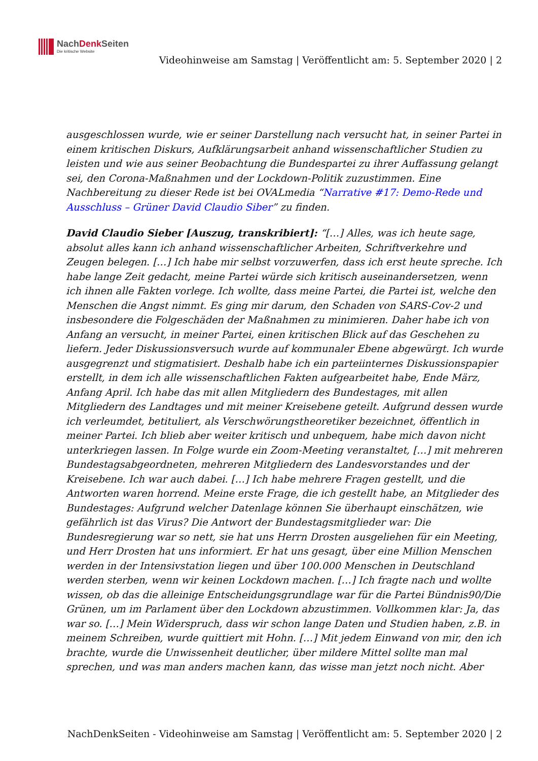NachDenk Seiten
Die kritische Website
Videohinweise am Samstag | Veröffentlicht am: 5. September 2020 | 2
ausgeschlossen wurde, wie er seiner Darstellung nach versucht hat, in seiner Partei in einem kritischen Diskurs, Aufklärungsarbeit anhand wissenschaftlicher Studien zu leisten und wie aus seiner Beobachtung die Bundespartei zu ihrer Auffassung gelangt sei, den Corona-Maßnahmen und der Lockdown-Politik zuzustimmen. Eine Nachbereitung zu dieser Rede ist bei OVALmedia “Narrative #17: Demo-Rede und Ausschluss – Grüner David Claudio Siber” zu finden.
David Claudio Sieber [Auszug, transkribiert]: “[…] Alles, was ich heute sage, absolut alles kann ich anhand wissenschaftlicher Arbeiten, Schriftverkehre und Zeugen belegen. […] Ich habe mir selbst vorzuwerfen, dass ich erst heute spreche. Ich habe lange Zeit gedacht, meine Partei würde sich kritisch auseinandersetzen, wenn ich ihnen alle Fakten vorlege. Ich wollte, dass meine Partei, die Partei ist, welche den Menschen die Angst nimmt. Es ging mir darum, den Schaden von SARS-Cov-2 und insbesondere die Folgeschäden der Maßnahmen zu minimieren. Daher habe ich von Anfang an versucht, in meiner Partei, einen kritischen Blick auf das Geschehen zu liefern. Jeder Diskussionsversuch wurde auf kommunaler Ebene abgewürgt. Ich wurde ausgegrenzt und stigmatisiert. Deshalb habe ich ein parteiinternes Diskussionspapier erstellt, in dem ich alle wissenschaftlichen Fakten aufgearbeitet habe, Ende März, Anfang April. Ich habe das mit allen Mitgliedern des Bundestages, mit allen Mitgliedern des Landtages und mit meiner Kreisebene geteilt. Aufgrund dessen wurde ich verleumdet, betituliert, als Verschwörungstheoretiker bezeichnet, öffentlich in meiner Partei. Ich blieb aber weiter kritisch und unbequem, habe mich davon nicht unterkriegen lassen. In Folge wurde ein Zoom-Meeting veranstaltet, […] mit mehreren Bundestagsabgeordneten, mehreren Mitgliedern des Landesvorstandes und der Kreisebene. Ich war auch dabei. […] Ich habe mehrere Fragen gestellt, und die Antworten waren horrend. Meine erste Frage, die ich gestellt habe, an Mitglieder des Bundestages: Aufgrund welcher Datenlage können Sie überhaupt einschätzen, wie gefährlich ist das Virus? Die Antwort der Bundestagsmitglieder war: Die Bundesregierung war so nett, sie hat uns Herrn Drosten ausgeliehen für ein Meeting, und Herr Drosten hat uns informiert. Er hat uns gesagt, über eine Million Menschen werden in der Intensivstation liegen und über 100.000 Menschen in Deutschland werden sterben, wenn wir keinen Lockdown machen. […] Ich fragte nach und wollte wissen, ob das die alleinige Entscheidungsgrundlage war für die Partei Bündnis90/Die Grünen, um im Parlament über den Lockdown abzustimmen. Vollkommen klar: Ja, das war so. […] Mein Widerspruch, dass wir schon lange Daten und Studien haben, z.B. in meinem Schreiben, wurde quittiert mit Hohn. […] Mit jedem Einwand von mir, den ich brachte, wurde die Unwissenheit deutlicher, über mildere Mittel sollte man mal sprechen, und was man anders machen kann, das wisse man jetzt noch nicht. Aber
NachDenkSeiten - Videohinweise am Samstag | Veröffentlicht am: 5. September 2020 | 2